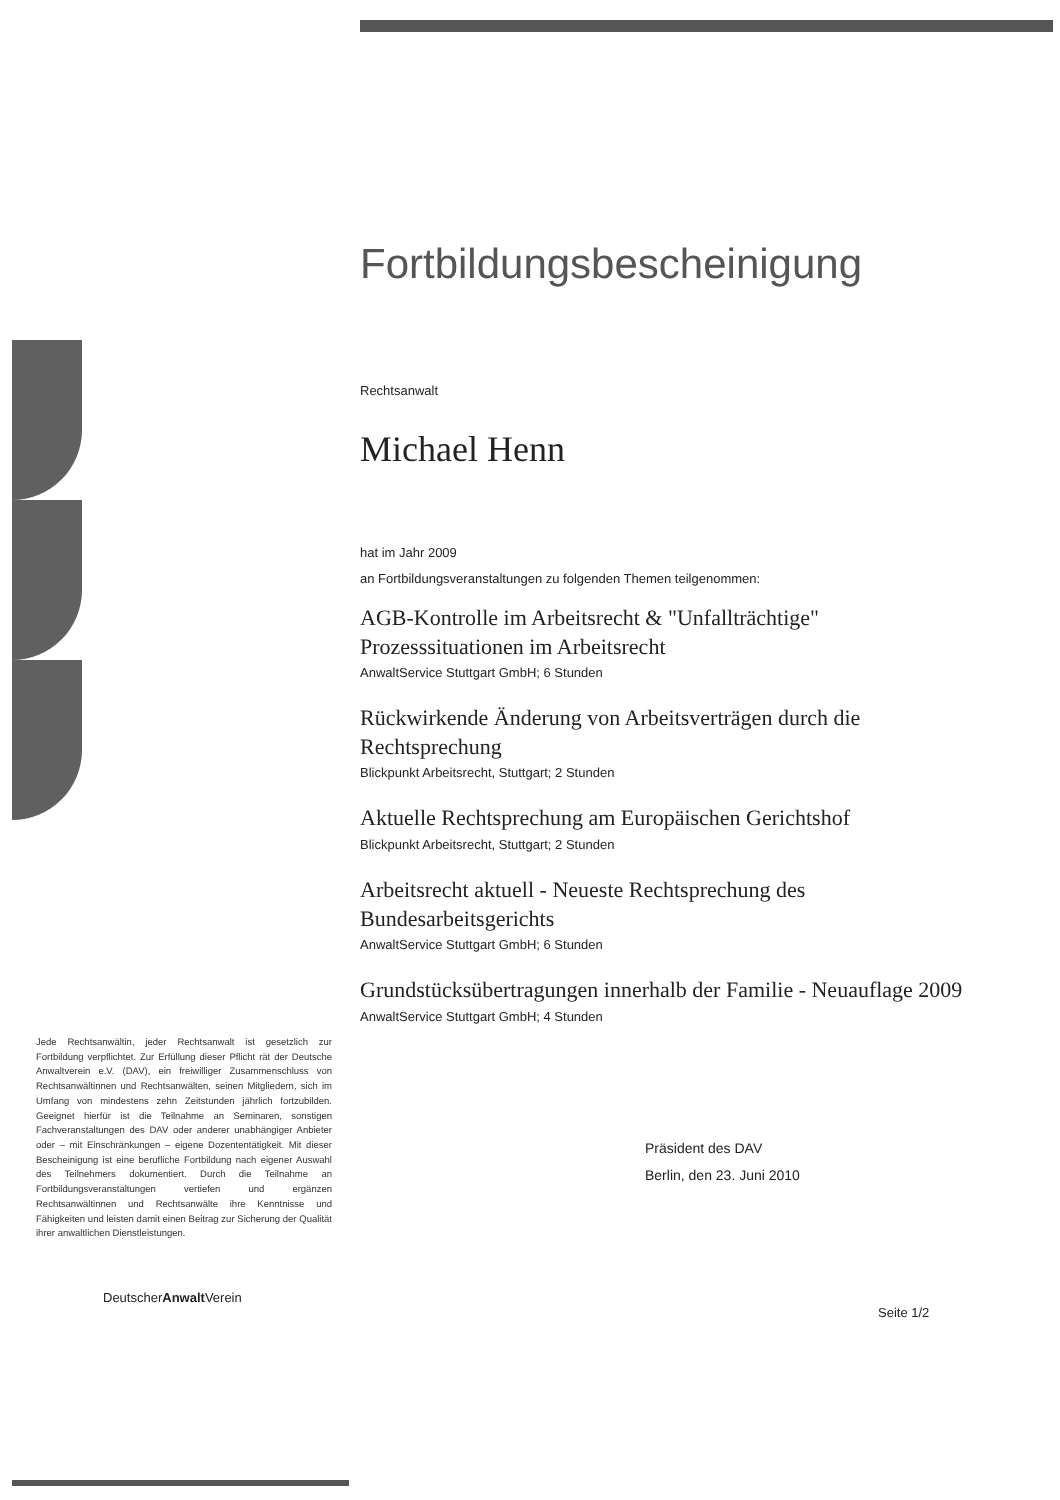Fortbildungsbescheinigung
Rechtsanwalt
Michael Henn
hat im Jahr 2009
an Fortbildungsveranstaltungen zu folgenden Themen teilgenommen:
AGB-Kontrolle im Arbeitsrecht & "Unfallträchtige" Prozesssituationen im Arbeitsrecht
AnwaltService Stuttgart GmbH; 6 Stunden
Rückwirkende Änderung von Arbeitsverträgen durch die Rechtsprechung
Blickpunkt Arbeitsrecht, Stuttgart; 2 Stunden
Aktuelle Rechtsprechung am Europäischen Gerichtshof
Blickpunkt Arbeitsrecht, Stuttgart; 2 Stunden
Arbeitsrecht aktuell - Neueste Rechtsprechung des Bundesarbeitsgerichts
AnwaltService Stuttgart GmbH; 6 Stunden
Grundstücksübertragungen innerhalb der Familie - Neuauflage 2009
AnwaltService Stuttgart GmbH; 4 Stunden
Jede Rechtsanwältin, jeder Rechtsanwalt ist gesetzlich zur Fortbildung verpflichtet. Zur Erfüllung dieser Pflicht rät der Deutsche Anwaltverein e.V. (DAV), ein freiwilliger Zusammenschluss von Rechtsanwältinnen und Rechtsanwälten, seinen Mitgliedern, sich im Umfang von mindestens zehn Zeitstunden jährlich fortzubilden. Geeignet hierfür ist die Teilnahme an Seminaren, sonstigen Fachveranstaltungen des DAV oder anderer unabhängiger Anbieter oder – mit Einschränkungen – eigene Dozententätigkeit. Mit dieser Bescheinigung ist eine berufliche Fortbildung nach eigener Auswahl des Teilnehmers dokumentiert. Durch die Teilnahme an Fortbildungsveranstaltungen vertiefen und ergänzen Rechtsanwältinnen und Rechtsanwälte ihre Kenntnisse und Fähigkeiten und leisten damit einen Beitrag zur Sicherung der Qualität ihrer anwaltlichen Dienstleistungen.
Präsident des DAV
Berlin, den 23. Juni 2010
DeutscherAnwalt Verein
Seite 1/2